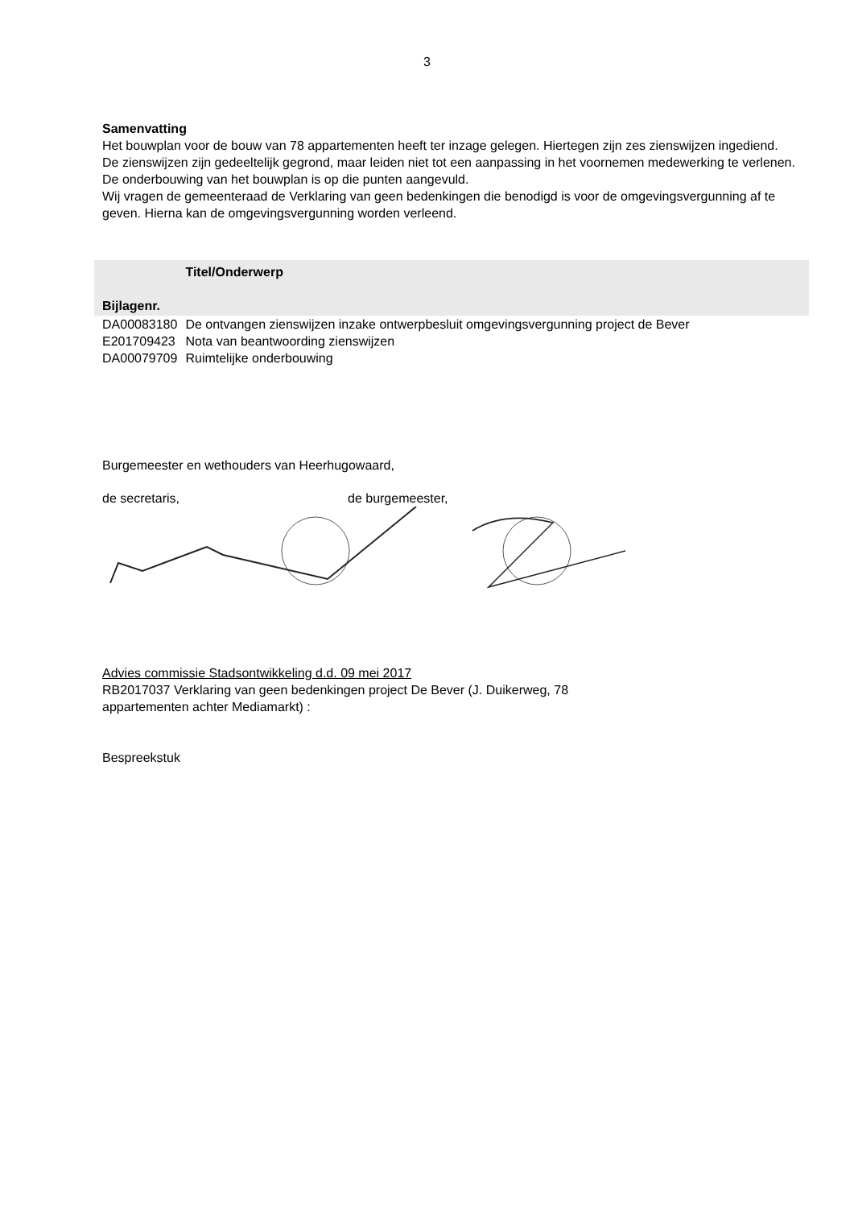3
Samenvatting
Het bouwplan voor de bouw van 78 appartementen heeft ter inzage gelegen. Hiertegen zijn zes zienswijzen ingediend.
De zienswijzen zijn gedeeltelijk gegrond, maar leiden niet tot een aanpassing in het voornemen medewerking te verlenen. De onderbouwing van het bouwplan is op die punten aangevuld.
Wij vragen de gemeenteraad de Verklaring van geen bedenkingen die benodigd is voor de omgevingsvergunning af te geven. Hierna kan de omgevingsvergunning worden verleend.
| | Titel/Onderwerp |
| --- | --- |
| Bijlagenr. | |
| DA00083180 | De ontvangen zienswijzen inzake ontwerpbesluit omgevingsvergunning project de Bever |
| E201709423 | Nota van beantwoording zienswijzen |
| DA00079709 | Ruimtelijke onderbouwing |
Burgemeester en wethouders van Heerhugowaard,
de secretaris, de burgemeester,
Advies commissie Stadsontwikkeling d.d. 09 mei 2017
RB2017037 Verklaring van geen bedenkingen project De Bever (J. Duikerweg, 78
appartementen achter Mediamarkt) :
Bespreekstuk